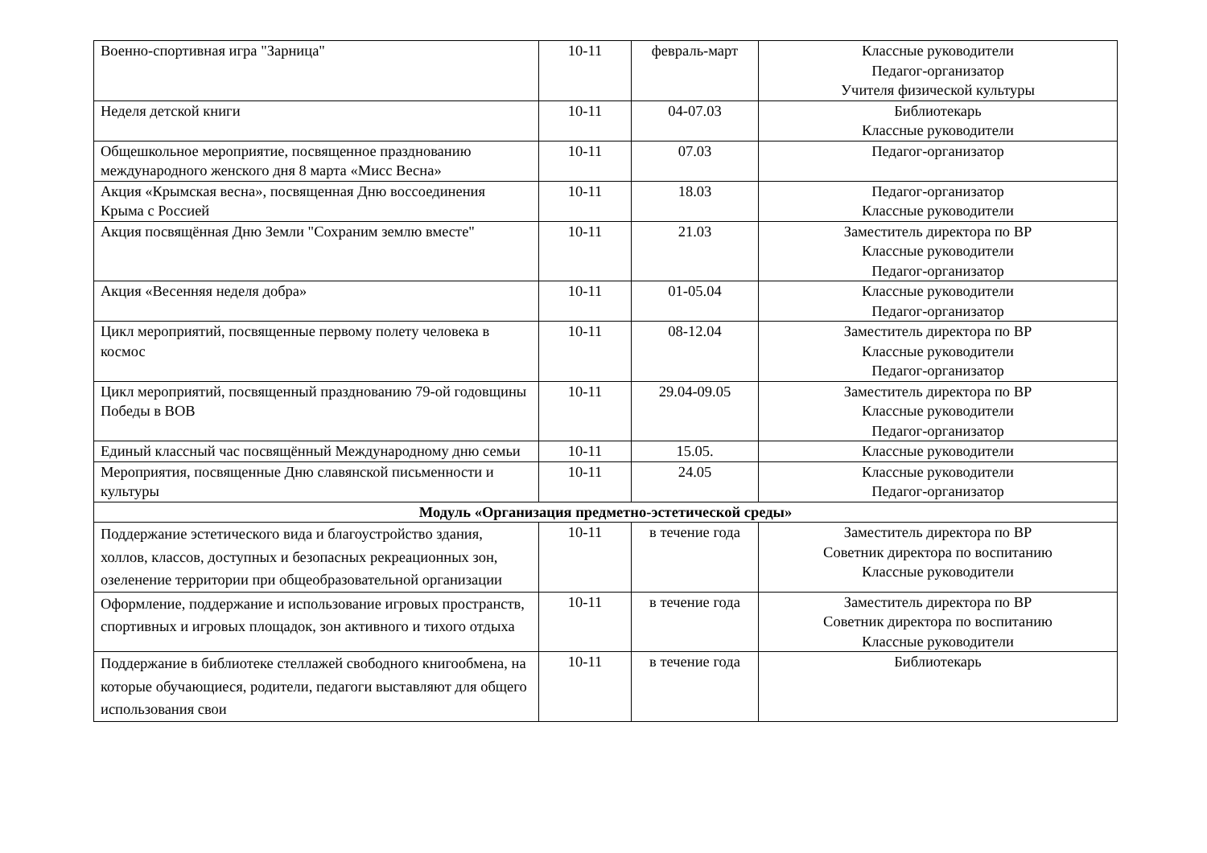| Военно-спортивная игра "Зарница" | 10-11 | февраль-март | Классные руководители Педагог-организатор Учителя физической культуры |
| Неделя детской книги | 10-11 | 04-07.03 | Библиотекарь Классные руководители |
| Общешкольное мероприятие, посвященное празднованию международного женского дня 8 марта «Мисс Весна» | 10-11 | 07.03 | Педагог-организатор |
| Акция «Крымская весна», посвященная Дню воссоединения Крыма с Россией | 10-11 | 18.03 | Педагог-организатор Классные руководители |
| Акция посвящённая Дню Земли "Сохраним землю вместе" | 10-11 | 21.03 | Заместитель директора по ВР Классные руководители Педагог-организатор |
| Акция «Весенняя неделя добра» | 10-11 | 01-05.04 | Классные руководители Педагог-организатор |
| Цикл мероприятий, посвященные первому полету человека в космос | 10-11 | 08-12.04 | Заместитель директора по ВР Классные руководители Педагог-организатор |
| Цикл мероприятий, посвященный празднованию 79-ой годовщины Победы в ВОВ | 10-11 | 29.04-09.05 | Заместитель директора по ВР Классные руководители Педагог-организатор |
| Единый классный час посвящённый Международному дню семьи | 10-11 | 15.05. | Классные руководители |
| Мероприятия, посвященные Дню славянской письменности и культуры | 10-11 | 24.05 | Классные руководители Педагог-организатор |
| Модуль «Организация предметно-эстетической среды» | | | |
| Поддержание эстетического вида и благоустройство здания, холлов, классов, доступных и безопасных рекреационных зон, озеленение территории при общеобразовательной организации | 10-11 | в течение года | Заместитель директора по ВР Советник директора по воспитанию Классные руководители |
| Оформление, поддержание и использование игровых пространств, спортивных и игровых площадок, зон активного и тихого отдыха | 10-11 | в течение года | Заместитель директора по ВР Советник директора по воспитанию Классные руководители |
| Поддержание в библиотеке стеллажей свободного книгообмена, на которые обучающиеся, родители, педагоги выставляют для общего использования свои | 10-11 | в течение года | Библиотекарь |